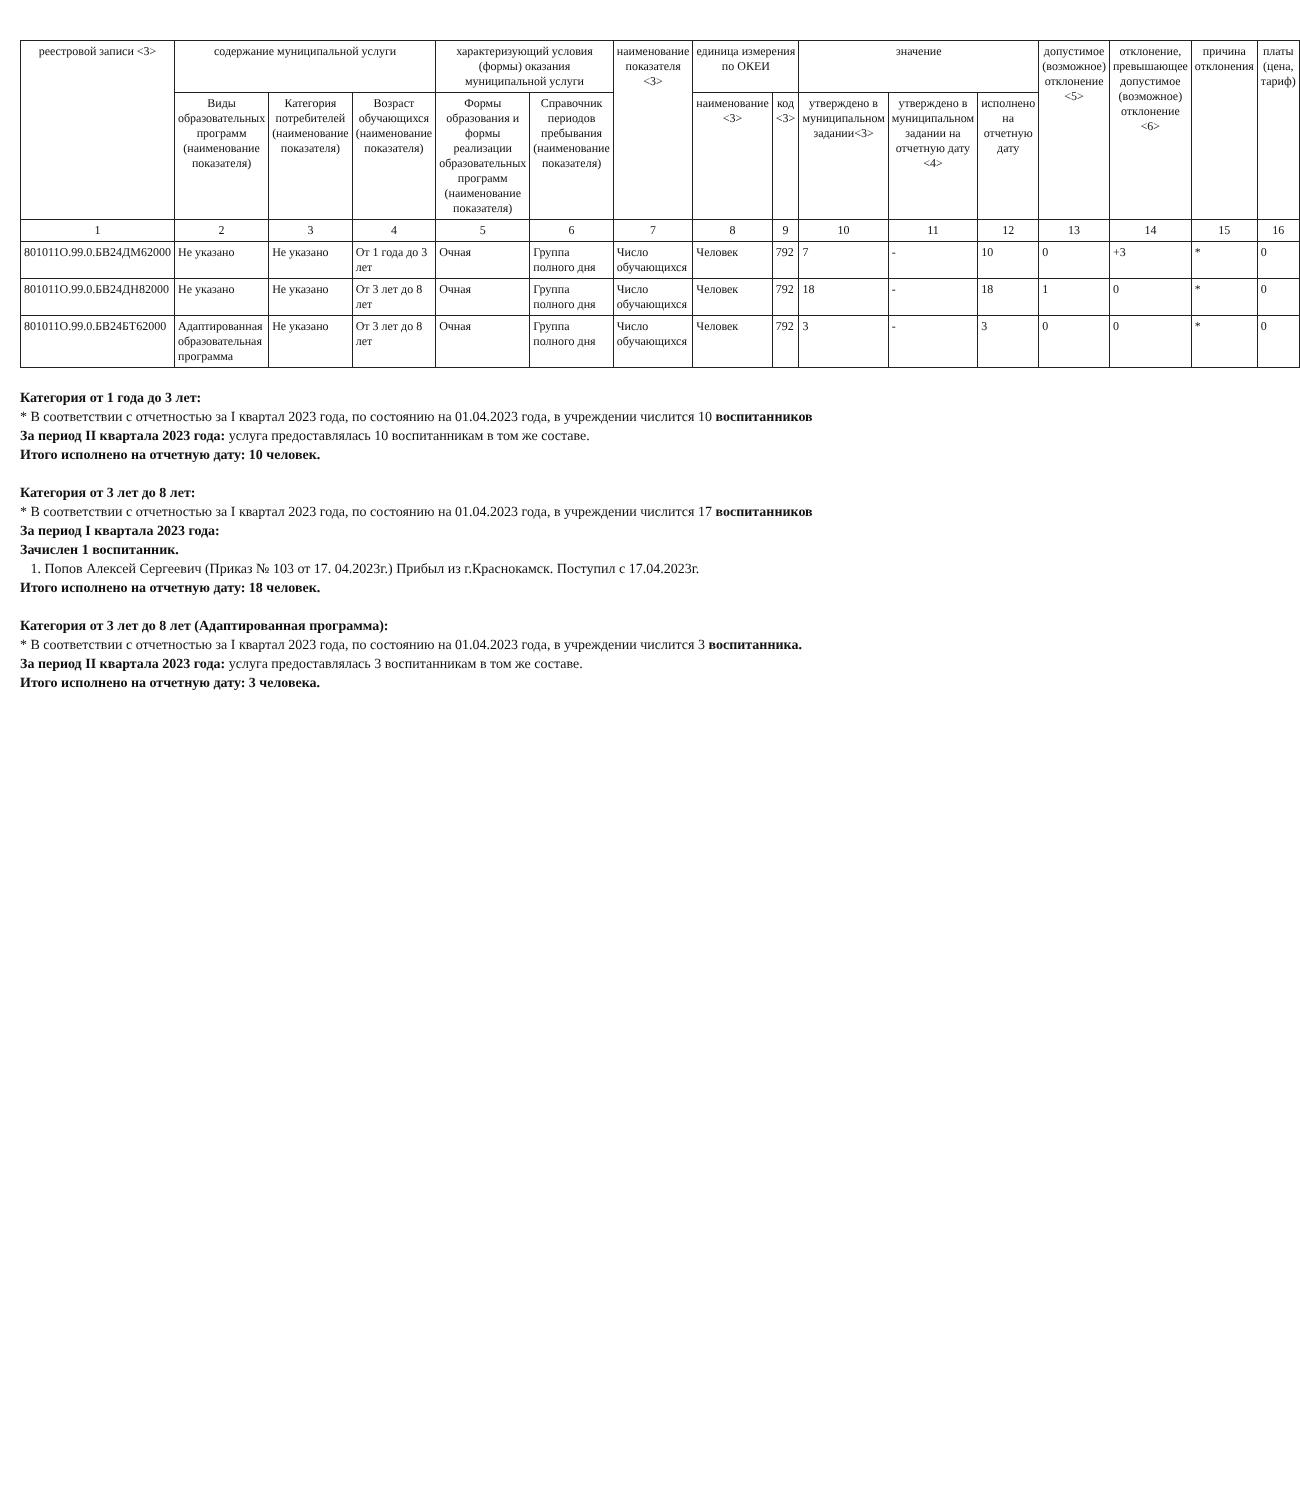| реестровой записи <3> | содержание муниципальной услуги | | | характеризующий условия (формы) оказания муниципальной услуги | | наименование показателя <3> | единица измерения по ОКЕИ | | значение | | | допустимое (возможное) отклонение <5> | отклонение, превышающее допустимое (возможное) отклонение <6> | причина отклонения | платы (цена, тариф) |
| --- | --- | --- | --- | --- | --- | --- | --- | --- | --- | --- | --- | --- | --- | --- | --- |
| | Виды образовательных программ (наименование показателя) | Категория потребителей (наименование показателя) | Возраст обучающихся (наименование показателя) | Формы образования и формы реализации образовательных программ (наименование показателя) | Справочник периодов пребывания (наименование показателя) | | наименование <3> | код <3> | утверждено в муниципальном задании<3> | утверждено в муниципальном задании на отчетную дату <4> | исполнено на отчетную дату | | | | |
| 1 | 2 | 3 | 4 | 5 | 6 | 7 | 8 | 9 | 10 | 11 | 12 | 13 | 14 | 15 | 16 |
| 801011О.99.0.БВ24ДМ62000 | Не указано | Не указано | От 1 года до 3 лет | Очная | Группа полного дня | Число обучающихся | Человек | 792 | 7 | - | 10 | 0 | +3 | * | 0 |
| 801011О.99.0.БВ24ДН82000 | Не указано | Не указано | От 3 лет до 8 лет | Очная | Группа полного дня | Число обучающихся | Человек | 792 | 18 | - | 18 | 1 | 0 | * | 0 |
| 801011О.99.0.БВ24БТ62000 | Адаптированная образовательная программа | Не указано | От 3 лет до 8 лет | Очная | Группа полного дня | Число обучающихся | Человек | 792 | 3 | - | 3 | 0 | 0 | * | 0 |
Категория от 1 года до 3 лет:
* В соответствии с отчетностью за I квартал 2023 года, по состоянию на 01.04.2023 года, в учреждении числится 10 воспитанников
За период II квартала 2023 года: услуга предоставлялась 10 воспитанникам в том же составе.
Итого исполнено на отчетную дату: 10 человек.
Категория от 3 лет до 8 лет:
* В соответствии с отчетностью за I квартал 2023 года, по состоянию на 01.04.2023 года, в учреждении числится 17 воспитанников
За период I квартала 2023 года:
Зачислен 1 воспитанник.
1. Попов Алексей Сергеевич (Приказ № 103 от 17. 04.2023г.) Прибыл из г.Краснокамск. Поступил с 17.04.2023г.
Итого исполнено на отчетную дату: 18 человек.
Категория от 3 лет до 8 лет (Адаптированная программа):
* В соответствии с отчетностью за I квартал 2023 года, по состоянию на 01.04.2023 года, в учреждении числится 3 воспитанника.
За период II квартала 2023 года: услуга предоставлялась 3 воспитанникам в том же составе.
Итого исполнено на отчетную дату: 3 человека.